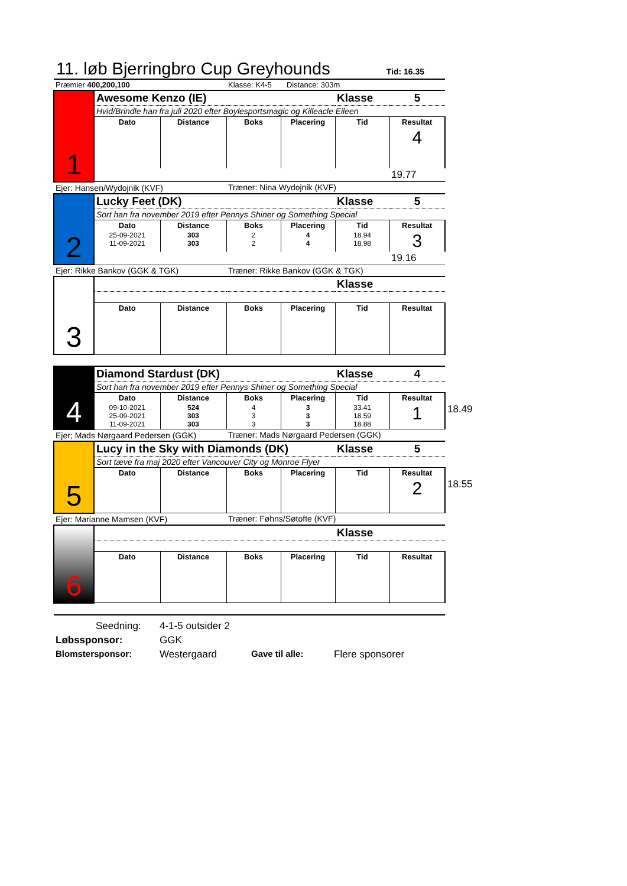11. løb Bjerringbro Cup Greyhounds
Tid: 16.35
| Præmier 400,200,100 | | | Klasse: K4-5 Distance: 303m | | | | |
| 1 | Awesome Kenzo (IE) | | | | Klasse | 5 | |
| | Hvid/Brindle han fra juli 2020 efter Boylesportsmagic og Killeacle Eileen | | | | | | |
| | Dato | Distance | Boks | Placering | Tid | Resultat | |
| | | | | | | 4 | |
| | | | | | | 19.77 | |
| Ejer: Hansen/Wydojnik (KVF) | | | Træner: Nina Wydojnik (KVF) | | | | |
| 2 | Lucky Feet (DK) | | | | Klasse | 5 | |
| | Sort han fra november 2019 efter Pennys Shiner og Something Special | | | | | | |
| | Dato | Distance | Boks | Placering | Tid | Resultat | |
| | 25-09-2021 11-09-2021 | 303 303 | 2 2 | 4 4 | 18.94 18.98 | 3 | |
| | | | | | | 19.16 | |
| Ejer: Rikke Bankov (GGK & TGK) | | | Træner: Rikke Bankov (GGK & TGK) | | | | |
| 3 | | | | | Klasse | | |
| | Dato | Distance | Boks | Placering | Tid | Resultat | |
| 4 | Diamond Stardust (DK) | | | | Klasse | 4 | |
| | Sort han fra november 2019 efter Pennys Shiner og Something Special | | | | | | |
| | Dato | Distance | Boks | Placering | Tid | Resultat | |
| | 09-10-2021 25-09-2021 11-09-2021 | 524 303 303 | 4 3 3 | 3 3 3 | 33.41 18.59 18.88 | 1 | 18.49 |
| Ejer; Mads Nørgaard Pedersen (GGK) | | | Træner: Mads Nørgaard Pedersen (GGK) | | | | |
| 5 | Lucy in the Sky with Diamonds (DK) | | | | Klasse | 5 | |
| | Sort tæve fra maj 2020 efter Vancouver City og Monroe Flyer | | | | | | |
| | Dato | Distance | Boks | Placering | Tid | Resultat | |
| | | | | | | 2 | 18.55 |
| Ejer: Marianne Mamsen (KVF) | | | Træner: Føhns/Søtofte (KVF) | | | | |
| 6 | | | | | Klasse | | |
| | Dato | Distance | Boks | Placering | Tid | Resultat | |
Seedning: 4-1-5 outsider 2
Løbssponsor: GGK
Blomstersponsor: Westergaard Gave til alle: Flere sponsorer